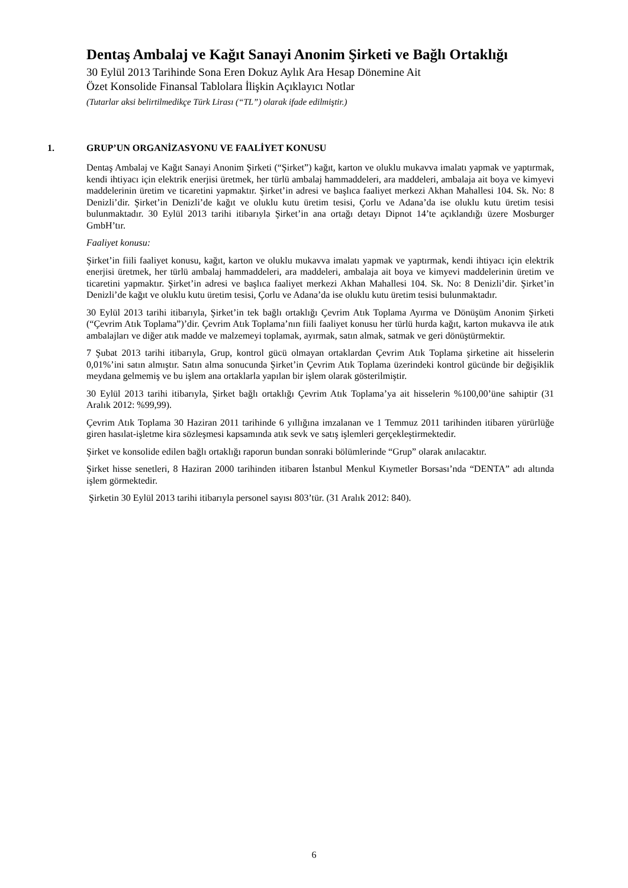Dentaş Ambalaj ve Kağıt Sanayi Anonim Şirketi ve Bağlı Ortaklığı
30 Eylül 2013 Tarihinde Sona Eren Dokuz Aylık Ara Hesap Dönemine Ait
Özet Konsolide Finansal Tablolara İlişkin Açıklayıcı Notlar
(Tutarlar aksi belirtilmedikçe Türk Lirası (“TL”) olarak ifade edilmiştir.)
1. GRUP’UN ORGANİZASYONU VE FAALİYET KONUSU
Dentaş Ambalaj ve Kağıt Sanayi Anonim Şirketi (“Şirket”) kağıt, karton ve oluklu mukavva imalatı yapmak ve yaptırmak, kendi ihtiyacı için elektrik enerjisi üretmek, her türlü ambalaj hammaddeleri, ara maddeleri, ambalaja ait boya ve kimyevi maddelerinin üretim ve ticaretini yapmaktır. Şirket’in adresi ve başlıca faaliyet merkezi Akhan Mahallesi 104. Sk. No: 8 Denizli’dir. Şirket’in Denizli’de kağıt ve oluklu kutu üretim tesisi, Çorlu ve Adana’da ise oluklu kutu üretim tesisi bulunmaktadır. 30 Eylül 2013 tarihi itibarıyla Şirket’in ana ortağı detayı Dipnot 14’te açıklandığı üzere Mosburger GmbH’tır.
Faaliyet konusu:
Şirket’in fiili faaliyet konusu, kağıt, karton ve oluklu mukavva imalatı yapmak ve yaptırmak, kendi ihtiyacı için elektrik enerjisi üretmek, her türlü ambalaj hammaddeleri, ara maddeleri, ambalaja ait boya ve kimyevi maddelerinin üretim ve ticaretini yapmaktır. Şirket’in adresi ve başlıca faaliyet merkezi Akhan Mahallesi 104. Sk. No: 8 Denizli’dir. Şirket’in Denizli’de kağıt ve oluklu kutu üretim tesisi, Çorlu ve Adana’da ise oluklu kutu üretim tesisi bulunmaktadır.
30 Eylül 2013 tarihi itibarıyla, Şirket’in tek bağlı ortaklığı Çevrim Atık Toplama Ayırma ve Dönüşüm Anonim Şirketi (“Çevrim Atık Toplama”)’dir. Çevrim Atık Toplama’nın fiili faaliyet konusu her türlü hurda kağıt, karton mukavva ile atık ambalajları ve diğer atık madde ve malzemeyi toplamak, ayırmak, satın almak, satmak ve geri dönüştürmektir.
7 Şubat 2013 tarihi itibarıyla, Grup, kontrol gücü olmayan ortaklardan Çevrim Atık Toplama şirketine ait hisselerin 0,01%’ini satın almıştır. Satın alma sonucunda Şirket’in Çevrim Atık Toplama üzerindeki kontrol gücünde bir değişiklik meydana gelmemiş ve bu işlem ana ortaklarla yapılan bir işlem olarak gösterilmiştir.
30 Eylül 2013 tarihi itibarıyla, Şirket bağlı ortaklığı Çevrim Atık Toplama’ya ait hisselerin %100,00’üne sahiptir (31 Aralık 2012: %99,99).
Çevrim Atık Toplama 30 Haziran 2011 tarihinde 6 yıllığına imzalanan ve 1 Temmuz 2011 tarihinden itibaren yürürlüğe giren hasılat-işletme kira sözleşmesi kapsamında atık sevk ve satış işlemleri gerçekleştirmektedir.
Şirket ve konsolide edilen bağlı ortaklığı raporun bundan sonraki bölümlerinde “Grup” olarak anılacaktır.
Şirket hisse senetleri, 8 Haziran 2000 tarihinden itibaren İstanbul Menkul Kıymetler Borsası’nda “DENTA” adı altında işlem görmektedir.
Şirketin 30 Eylül 2013 tarihi itibarıyla personel sayısı 803’tür. (31 Aralık 2012: 840).
6